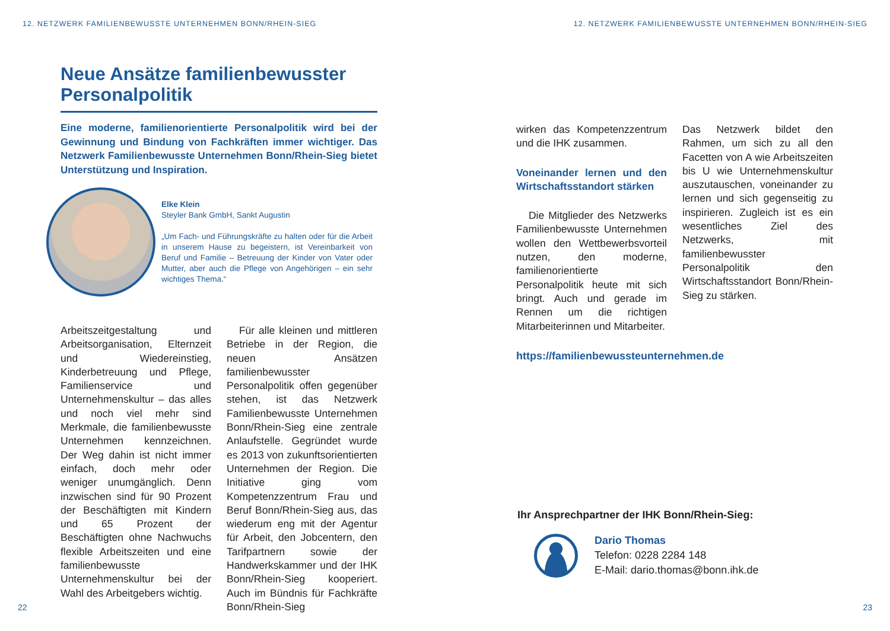12. NETZWERK FAMILIENBEWUSSTE UNTERNEHMEN BONN/RHEIN-SIEG
Neue Ansätze familienbewusster Personalpolitik
Eine moderne, familienorientierte Personalpolitik wird bei der Gewinnung und Bindung von Fachkräften immer wichtiger. Das Netzwerk Familienbewusste Unternehmen Bonn/Rhein-Sieg bietet Unterstützung und Inspiration.
Elke Klein
Steyler Bank GmbH, Sankt Augustin
„Um Fach- und Führungskräfte zu halten oder für die Arbeit in unserem Hause zu begeistern, ist Vereinbarkeit von Beruf und Familie – Betreuung der Kinder von Vater oder Mutter, aber auch die Pflege von Angehörigen – ein sehr wichtiges Thema.“
Arbeitszeitgestaltung und Arbeitsorganisation, Elternzeit und Wiedereinstieg, Kinderbetreuung und Pflege, Familienservice und Unternehmenskultur – das alles und noch viel mehr sind Merkmale, die familienbewusste Unternehmen kennzeichnen. Der Weg dahin ist nicht immer einfach, doch mehr oder weniger unumgänglich. Denn inzwischen sind für 90 Prozent der Beschäftigten mit Kindern und 65 Prozent der Beschäftigten ohne Nachwuchs flexible Arbeitszeiten und eine familienbewusste Unternehmenskultur bei der Wahl des Arbeitgebers wichtig.
Für alle kleinen und mittleren Betriebe in der Region, die neuen Ansätzen familienbewusster Personalpolitik offen gegenüber stehen, ist das Netzwerk Familienbewusste Unternehmen Bonn/Rhein-Sieg eine zentrale Anlaufstelle. Gegründet wurde es 2013 von zukunftsorientierten Unternehmen der Region. Die Initiative ging vom Kompetenzzentrum Frau und Beruf Bonn/Rhein-Sieg aus, das wiederum eng mit der Agentur für Arbeit, den Jobcentern, den Tarifpartnern sowie der Handwerkskammer und der IHK Bonn/Rhein-Sieg kooperiert. Auch im Bündnis für Fachkräfte Bonn/Rhein-Sieg
22
12. NETZWERK FAMILIENBEWUSSTE UNTERNEHMEN BONN/RHEIN-SIEG
wirken das Kompetenzzentrum und die IHK zusammen.
Voneinander lernen und den Wirtschaftsstandort stärken
Die Mitglieder des Netzwerks Familienbewusste Unternehmen wollen den Wettbewerbsvorteil nutzen, den moderne, familienorientierte Personalpolitik heute mit sich bringt. Auch und gerade im Rennen um die richtigen Mitarbeiterinnen und Mitarbeiter.
Das Netzwerk bildet den Rahmen, um sich zu all den Facetten von A wie Arbeitszeiten bis U wie Unternehmenskultur auszutauschen, voneinander zu lernen und sich gegenseitig zu inspirieren. Zugleich ist es ein wesentliches Ziel des Netzwerks, mit familienbewusster Personalpolitik den Wirtschaftsstandort Bonn/Rhein-Sieg zu stärken.
https://familienbewussteunternehmen.de
Ihr Ansprechpartner der IHK Bonn/Rhein-Sieg:
Dario Thomas
Telefon: 0228 2284 148
E-Mail: dario.thomas@bonn.ihk.de
23